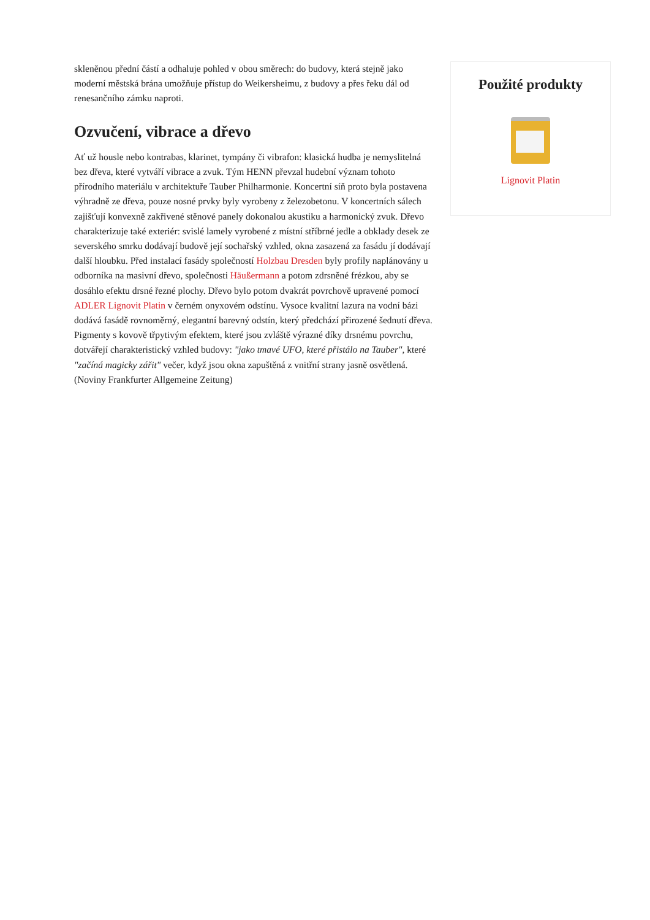skleněnou přední částí a odhaluje pohled v obou směrech: do budovy, která stejně jako moderní městská brána umožňuje přístup do Weikersheimu, z budovy a přes řeku dál od renesančního zámku naproti.
Ozvučení, vibrace a dřevo
Ať už housle nebo kontrabas, klarinet, tympány či vibrafon: klasická hudba je nemyslitelná bez dřeva, které vytváří vibrace a zvuk. Tým HENN převzal hudební význam tohoto přírodního materiálu v architektuře Tauber Philharmonie. Koncertní síň proto byla postavena výhradně ze dřeva, pouze nosné prvky byly vyrobeny z železobetonu. V koncertních sálech zajišťují konvexně zakřivené stěnové panely dokonalou akustiku a harmonický zvuk. Dřevo charakterizuje také exteriér: svislé lamely vyrobené z místní stříbrné jedle a obklady desek ze severského smrku dodávají budově její sochařský vzhled, okna zasazená za fasádu jí dodávají další hloubku. Před instalací fasády společností Holzbau Dresden byly profily naplánovány u odborníka na masivní dřevo, společnosti Häußermann a potom zdrsněné frézkou, aby se dosáhlo efektu drsné řezné plochy. Dřevo bylo potom dvakrát povrchově upravené pomocí ADLER Lignovit Platin v černém onyxovém odstínu. Vysoce kvalitní lazura na vodní bázi dodává fasádě rovnoměrný, elegantní barevný odstín, který předchází přirozené šednutí dřeva. Pigmenty s kovově třpytivým efektem, které jsou zvláště výrazné díky drsnému povrchu, dotvářejí charakteristický vzhled budovy: "jako tmavé UFO, které přistálo na Tauber", které "začíná magicky zářit" večer, když jsou okna zapuštěná z vnitřní strany jasně osvětlená. (Noviny Frankfurter Allgemeine Zeitung)
Použité produkty
Lignovit Platin